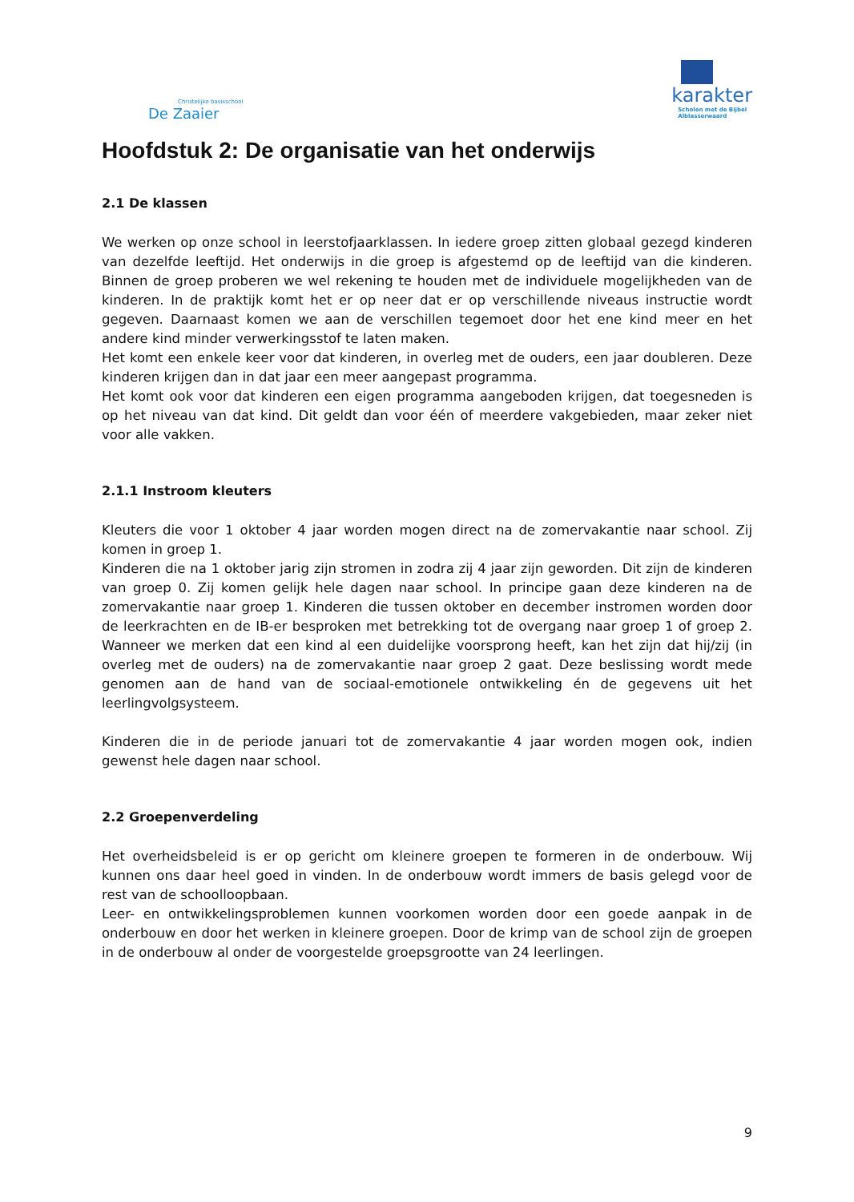Christelijke basisschool
De Zaaier
karakter
Scholen met de Bijbel
Alblasserwaard
Hoofdstuk 2: De organisatie van het onderwijs
2.1 De klassen
We werken op onze school in leerstofjaarklassen. In iedere groep zitten globaal gezegd kinderen van dezelfde leeftijd. Het onderwijs in die groep is afgestemd op de leeftijd van die kinderen. Binnen de groep proberen we wel rekening te houden met de individuele mogelijkheden van de kinderen. In de praktijk komt het er op neer dat er op verschillende niveaus instructie wordt gegeven. Daarnaast komen we aan de verschillen tegemoet door het ene kind meer en het andere kind minder verwerkingsstof te laten maken.
Het komt een enkele keer voor dat kinderen, in overleg met de ouders, een jaar doubleren. Deze kinderen krijgen dan in dat jaar een meer aangepast programma.
Het komt ook voor dat kinderen een eigen programma aangeboden krijgen, dat toegesneden is op het niveau van dat kind. Dit geldt dan voor één of meerdere vakgebieden, maar zeker niet voor alle vakken.
2.1.1 Instroom kleuters
Kleuters die voor 1 oktober 4 jaar worden mogen direct na de zomervakantie naar school. Zij komen in groep 1.
Kinderen die na 1 oktober jarig zijn stromen in zodra zij 4 jaar zijn geworden. Dit zijn de kinderen van groep 0. Zij komen gelijk hele dagen naar school. In principe gaan deze kinderen na de zomervakantie naar groep 1. Kinderen die tussen oktober en december instromen worden door de leerkrachten en de IB-er besproken met betrekking tot de overgang naar groep 1 of groep 2. Wanneer we merken dat een kind al een duidelijke voorsprong heeft, kan het zijn dat hij/zij (in overleg met de ouders) na de zomervakantie naar groep 2 gaat. Deze beslissing wordt mede genomen aan de hand van de sociaal-emotionele ontwikkeling én de gegevens uit het leerlingvolgsysteem.
Kinderen die in de periode januari tot de zomervakantie 4 jaar worden mogen ook, indien gewenst hele dagen naar school.
2.2 Groepenverdeling
Het overheidsbeleid is er op gericht om kleinere groepen te formeren in de onderbouw. Wij kunnen ons daar heel goed in vinden. In de onderbouw wordt immers de basis gelegd voor de rest van de schoolloopbaan.
Leer- en ontwikkelingsproblemen kunnen voorkomen worden door een goede aanpak in de onderbouw en door het werken in kleinere groepen. Door de krimp van de school zijn de groepen in de onderbouw al onder de voorgestelde groepsgrootte van 24 leerlingen.
9